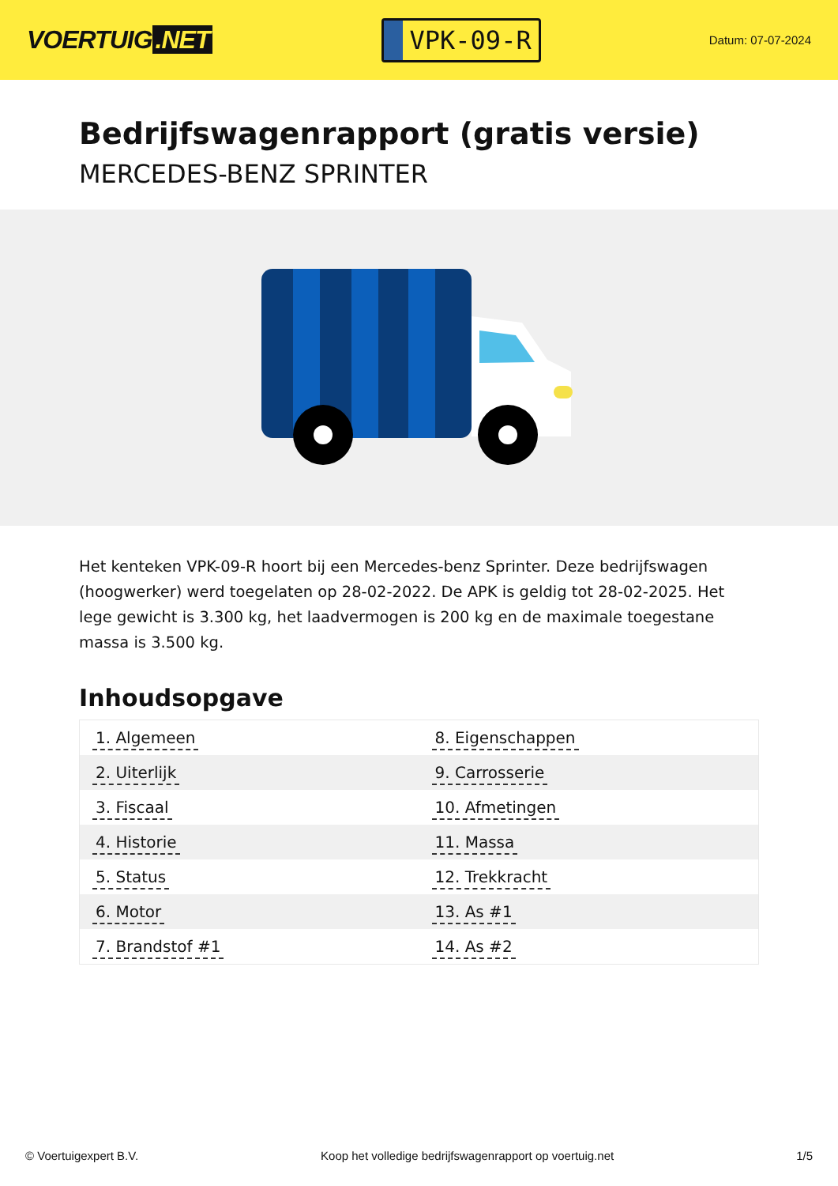VOERTUIG.NET
VPK-09-R
Datum: 07-07-2024
Bedrijfswagenrapport (gratis versie)
MERCEDES-BENZ SPRINTER
Het kenteken VPK-09-R hoort bij een Mercedes-benz Sprinter. Deze bedrijfswagen (hoogwerker) werd toegelaten op 28-02-2022. De APK is geldig tot 28-02-2025. Het lege gewicht is 3.300 kg, het laadvermogen is 200 kg en de maximale toegestane massa is 3.500 kg.
Inhoudsopgave
| 1. Algemeen | 8. Eigenschappen |
| 2. Uiterlijk | 9. Carrosserie |
| 3. Fiscaal | 10. Afmetingen |
| 4. Historie | 11. Massa |
| 5. Status | 12. Trekkracht |
| 6. Motor | 13. As #1 |
| 7. Brandstof #1 | 14. As #2 |
© Voertuigexpert B.V. Koop het volledige bedrijfswagenrapport op voertuig.net
1/5